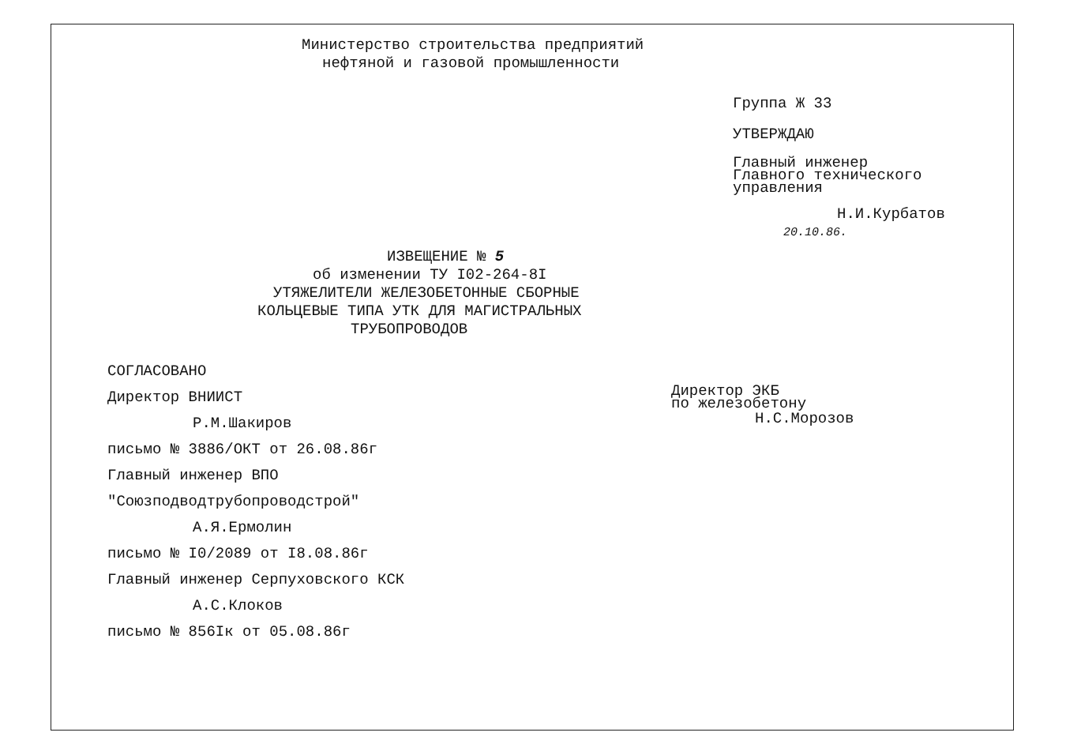Министерство строительства предприятий
нефтяной и газовой промышленности
Группа Ж 33
УТВЕРЖДАЮ
Главный инженер
Главного технического
управления
Н.И.Курбатов
20.10.86.
ИЗВЕЩЕНИЕ № 5
об изменении ТУ I02-264-8I
УТЯЖЕЛИТЕЛИ ЖЕЛЕЗОБЕТОННЫЕ СБОРНЫЕ
КОЛЬЦЕВЫЕ ТИПА УТК ДЛЯ МАГИСТРАЛЬНЫХ
ТРУБОПРОВОДОВ
СОГЛАСОВАНО
Директор ВНИИСТ
Р.М.Шакиров
письмо № 3886/ОКТ от 26.08.86г
Главный инженер ВПО
"Союзподводтрубопроводстрой"
А.Я.Ермолин
письмо № I0/2089 от I8.08.86г
Главный инженер Серпуховского КСК
А.С.Клоков
письмо № 856Iк от 05.08.86г
Директор ЭКБ
по железобетону
Н.С.Морозов